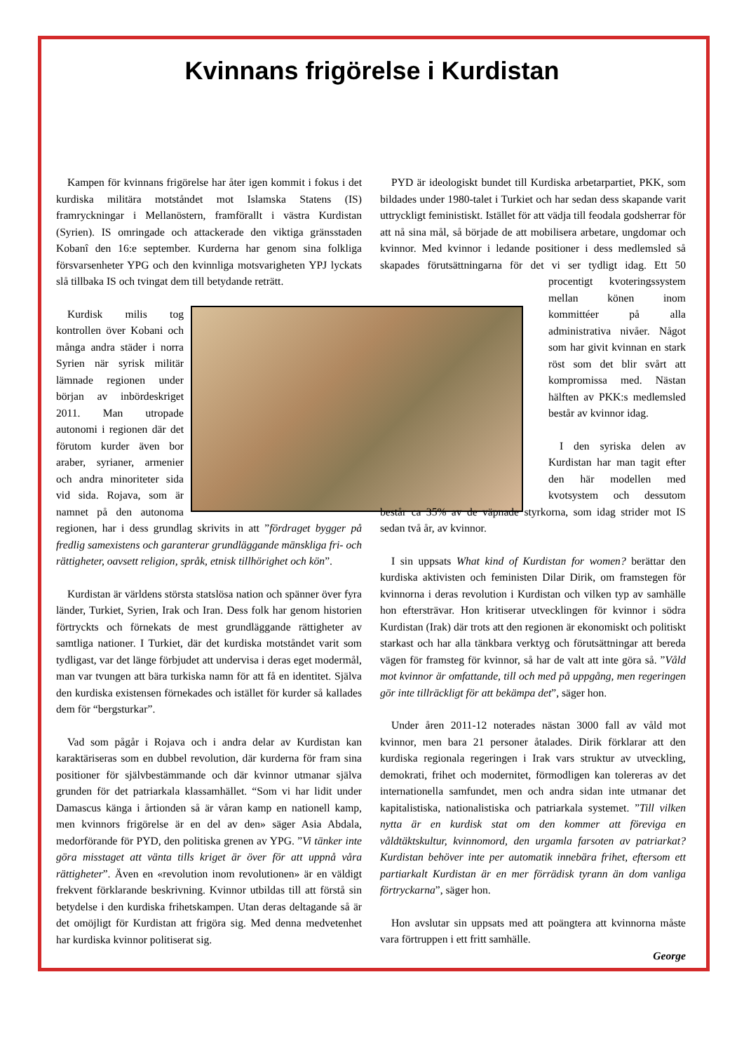Kvinnans frigörelse i Kurdistan
Kampen för kvinnans frigörelse har åter igen kommit i fokus i det kurdiska militära motståndet mot Islamska Statens (IS) framryckningar i Mellanöstern, framförallt i västra Kurdistan (Syrien). IS omringade och attackerade den viktiga gränsstaden Kobanî den 16:e september. Kurderna har genom sina folkliga försvarsenheter YPG och den kvinnliga motsvarigheten YPJ lyckats slå tillbaka IS och tvingat dem till betydande reträtt.
Kurdisk milis tog kontrollen över Kobani och många andra städer i norra Syrien när syrisk militär lämnade regionen under början av inbördeskriget 2011. Man utropade autonomi i regionen där det förutom kurder även bor araber, syrianer, armenier och andra minoriteter sida vid sida. Rojava, som är namnet på den autonoma regionen, har i dess grundlag skrivits in att ”fördraget bygger på fredlig samexistens och garanterar grundläggande mänskliga fri- och rättigheter, oavsett religion, språk, etnisk tillhörighet och kön”.
Kurdistan är världens största statslösa nation och spänner över fyra länder, Turkiet, Syrien, Irak och Iran. Dess folk har genom historien förtryckts och förnekats de mest grundläggande rättigheter av samtliga nationer. I Turkiet, där det kurdiska motståndet varit som tydligast, var det länge förbjudet att undervisa i deras eget modermål, man var tvungen att bära turkiska namn för att få en identitet. Själva den kurdiska existensen förnekades och istället för kurder så kallades dem för “bergsturkar”.
Vad som pågår i Rojava och i andra delar av Kurdistan kan karaktäriseras som en dubbel revolution, där kurderna för fram sina positioner för självbestämmande och där kvinnor utmanar själva grunden för det patriarkala klassamhället. “Som vi har lidit under Damascus känga i årtionden så är våran kamp en nationell kamp, men kvinnors frigörelse är en del av den» säger Asia Abdala, medorförande för PYD, den politiska grenen av YPG. ”Vi tänker inte göra misstaget att vänta tills kriget är över för att uppnå våra rättigheter”. Även en «revolution inom revolutionen» är en väldigt frekvent förklarande beskrivning. Kvinnor utbildas till att förstå sin betydelse i den kurdiska frihetskampen. Utan deras deltagande så är det omöjligt för Kurdistan att frigöra sig. Med denna medvetenhet har kurdiska kvinnor politiserat sig.
PYD är ideologiskt bundet till Kurdiska arbetarpartiet, PKK, som bildades under 1980-talet i Turkiet och har sedan dess skapande varit uttryckligt feministiskt. Istället för att vädja till feodala godsherrar för att nå sina mål, så började de att mobilisera arbetare, ungdomar och kvinnor. Med kvinnor i ledande positioner i dess medlemsled så skapades förutsättningarna för det vi ser tydligt idag. Ett 50 procentigt kvoteringssystem mellan könen inom kommittéer på alla administrativa nivåer. Något som har givit kvinnan en stark röst som det blir svårt att kompromissa med. Nästan hälften av PKK:s medlemsled består av kvinnor idag.
I den syriska delen av Kurdistan har man tagit efter den här modellen med kvotsystem och dessutom består ca 35% av de väpnade styrkorna, som idag strider mot IS sedan två år, av kvinnor.
I sin uppsats What kind of Kurdistan for women? berättar den kurdiska aktivisten och feministen Dilar Dirik, om framstegen för kvinnorna i deras revolution i Kurdistan och vilken typ av samhälle hon eftersträvar. Hon kritiserar utvecklingen för kvinnor i södra Kurdistan (Irak) där trots att den regionen är ekonomiskt och politiskt starkast och har alla tänkbara verktyg och förutsättningar att bereda vägen för framsteg för kvinnor, så har de valt att inte göra så. ”Våld mot kvinnor är omfattande, till och med på uppgång, men regeringen gör inte tillräckligt för att bekämpa det”, säger hon.
Under åren 2011-12 noterades nästan 3000 fall av våld mot kvinnor, men bara 21 personer åtalades. Dirik förklarar att den kurdiska regionala regeringen i Irak vars struktur av utveckling, demokrati, frihet och modernitet, förmodligen kan tolereras av det internationella samfundet, men och andra sidan inte utmanar det kapitalistiska, nationalistiska och patriarkala systemet. ”Till vilken nytta är en kurdisk stat om den kommer att föreviga en våldtäktskultur, kvinnomord, den urgamla farsoten av patriarkat? Kurdistan behöver inte per automatik innebära frihet, eftersom ett partiarkalt Kurdistan är en mer förrädisk tyrann än dom vanliga förtryckarna”, säger hon.
Hon avslutar sin uppsats med att poängtera att kvinnorna måste vara förtruppen i ett fritt samhälle.
George